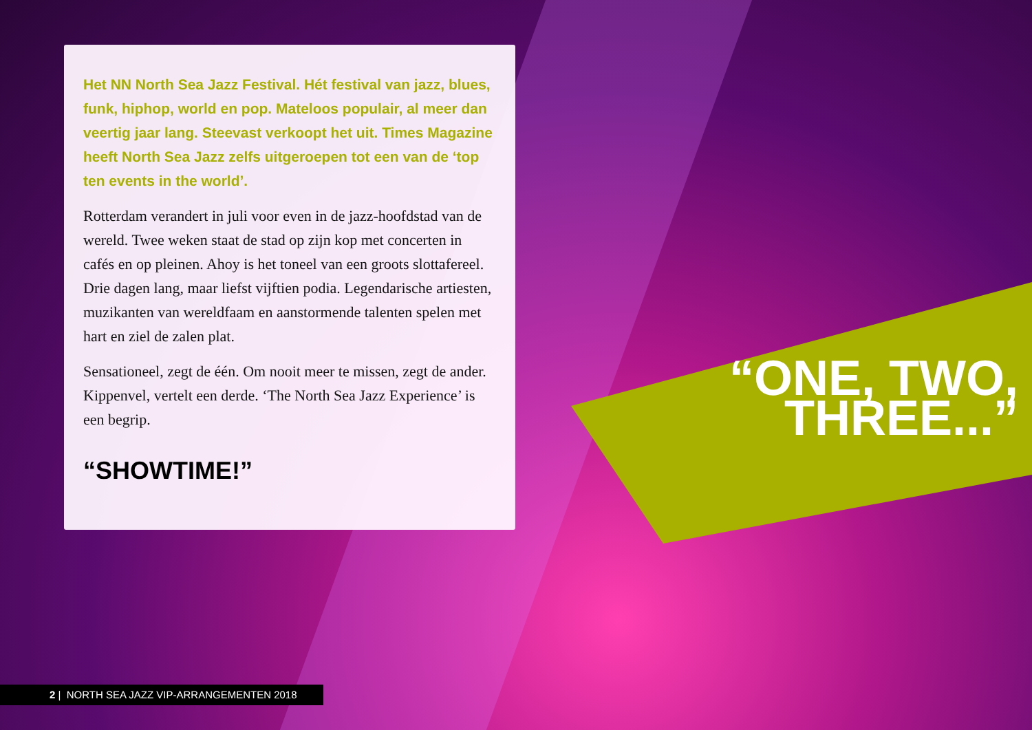Het NN North Sea Jazz Festival. Hét festival van jazz, blues, funk, hiphop, world en pop. Mateloos populair, al meer dan veertig jaar lang. Steevast verkoopt het uit. Times Magazine heeft North Sea Jazz zelfs uitgeroepen tot een van de ‘top ten events in the world’.
Rotterdam verandert in juli voor even in de jazz-hoofdstad van de wereld. Twee weken staat de stad op zijn kop met concerten in cafés en op pleinen. Ahoy is het toneel van een groots slottafereel.
Drie dagen lang, maar liefst vijftien podia. Legendarische artiesten, muzikanten van wereldfaam en aanstormende talenten spelen met hart en ziel de zalen plat.
Sensationeel, zegt de één. Om nooit meer te missen, zegt de ander. Kippenvel, vertelt een derde. ‘The North Sea Jazz Experience’ is een begrip.
“SHOWTIME!”
“ONE, TWO, THREE...”
2 | NORTH SEA JAZZ VIP-ARRANGEMENTEN 2018